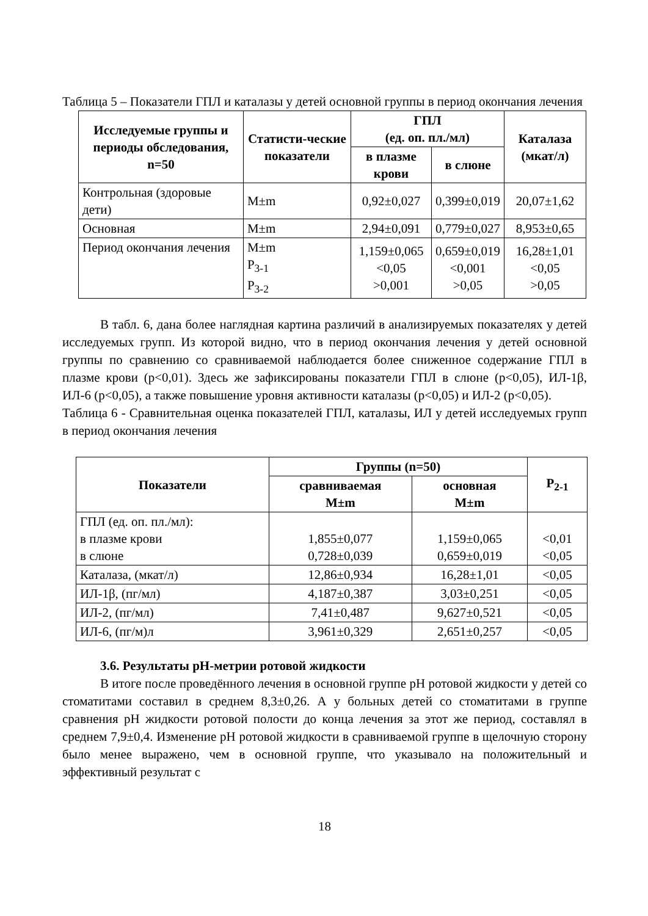Таблица 5 – Показатели ГПЛ и каталазы у детей основной группы в период окончания лечения
| Исследуемые группы и периоды обследования, n=50 | Статисти-ческие показатели | ГПЛ (ед. оп. пл./мл) | | Каталаза (мкат/л) |
| --- | --- | --- | --- | --- |
| | | в плазме крови | в слюне | |
| Контрольная (здоровые дети) | M±m | 0,92±0,027 | 0,399±0,019 | 20,07±1,62 |
| Основная | M±m | 2,94±0,091 | 0,779±0,027 | 8,953±0,65 |
| Период окончания лечения | M±m P<sub>3-1</sub> P<sub>3-2</sub> | 1,159±0,065 <0,05 >0,001 | 0,659±0,019 <0,001 >0,05 | 16,28±1,01 <0,05 >0,05 |
В табл. 6, дана более наглядная картина различий в анализируемых показателях у детей исследуемых групп. Из которой видно, что в период окончания лечения у детей основной группы по сравнению со сравниваемой наблюдается более сниженное содержание ГПЛ в плазме крови (р<0,01). Здесь же зафиксированы показатели ГПЛ в слюне (р<0,05), ИЛ-1β, ИЛ-6 (р<0,05), а также повышение уровня активности каталазы (р<0,05) и ИЛ-2 (р<0,05).
Таблица 6 - Сравнительная оценка показателей ГПЛ, каталазы, ИЛ у детей исследуемых групп в период окончания лечения
| Показатели | Группы (n=50) | | P<sub>2-1</sub> |
| --- | --- | --- | --- |
| | сравниваемая M±m | основная M±m | |
| ГПЛ (ед. оп. пл./мл): в плазме крови в слюне | 1,855±0,077 0,728±0,039 | 1,159±0,065 0,659±0,019 | <0,01 <0,05 |
| Каталаза, (мкат/л) | 12,86±0,934 | 16,28±1,01 | <0,05 |
| ИЛ-1β, (пг/мл) | 4,187±0,387 | 3,03±0,251 | <0,05 |
| ИЛ-2, (пг/мл) | 7,41±0,487 | 9,627±0,521 | <0,05 |
| ИЛ-6, (пг/м)л | 3,961±0,329 | 2,651±0,257 | <0,05 |
3.6. Результаты рН-метрии ротовой жидкости
В итоге после проведённого лечения в основной группе рН ротовой жидкости у детей со стоматитами составил в среднем 8,3±0,26. А у больных детей со стоматитами в группе сравнения рН жидкости ротовой полости до конца лечения за этот же период, составлял в среднем 7,9±0,4. Изменение рН ротовой жидкости в сравниваемой группе в щелочную сторону было менее выражено, чем в основной группе, что указывало на положительный и эффективный результат с
18